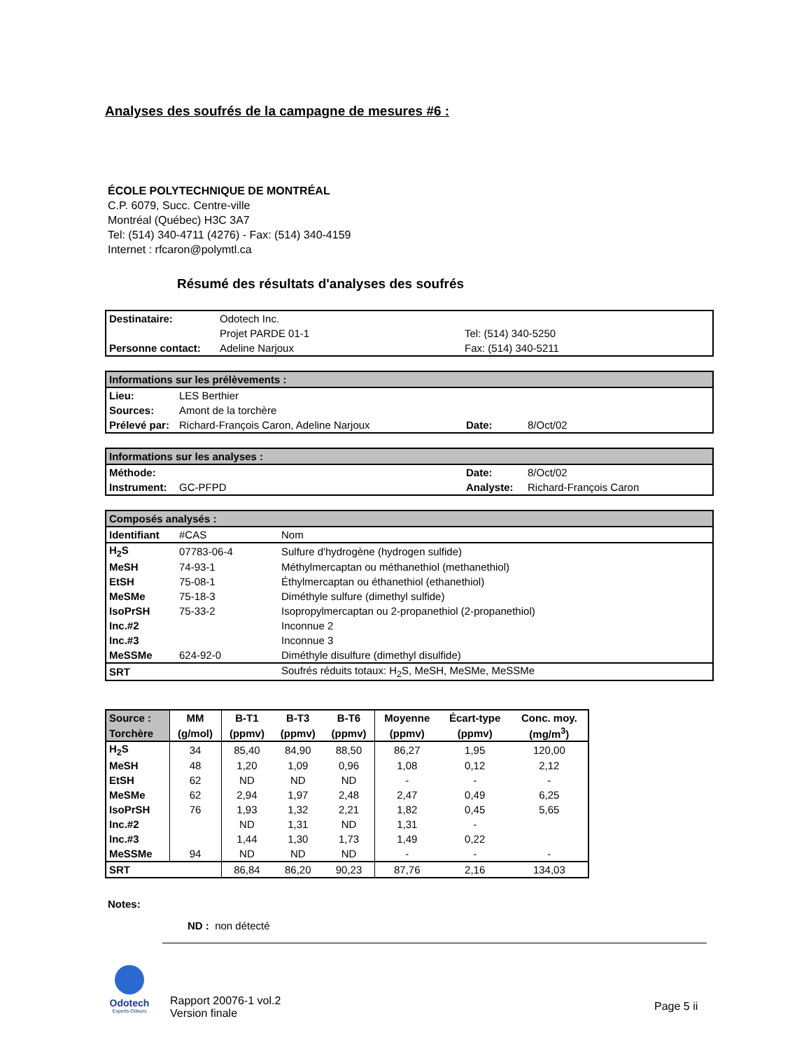Analyses des soufrés de la campagne de mesures #6 :
ÉCOLE POLYTECHNIQUE DE MONTRÉAL
C.P. 6079, Succ. Centre-ville
Montréal (Québec) H3C 3A7
Tel: (514) 340-4711 (4276) - Fax: (514) 340-4159
Internet : rfcaron@polymtl.ca
Résumé des résultats d'analyses des soufrés
| Destinataire: | Odotech Inc. | |
| | Projet PARDE 01-1 | Tel: (514) 340-5250 |
| Personne contact: | Adeline Narjoux | Fax: (514) 340-5211 |
| Informations sur les prélèvements : | | | |
| Lieu: | LES Berthier | | |
| Sources: | Amont de la torchère | | |
| Prélevé par: | Richard-François Caron, Adeline Narjoux | Date: | 8/Oct/02 |
| Informations sur les analyses : | | | |
| Méthode: | | Date: | 8/Oct/02 |
| Instrument: | GC-PFPD | Analyste: | Richard-François Caron |
| Composés analysés : | | |
| Identifiant | #CAS | Nom |
| H<sub>2</sub>S | 07783-06-4 | Sulfure d'hydrogène (hydrogen sulfide) |
| MeSH | 74-93-1 | Méthylmercaptan ou méthanethiol (methanethiol) |
| EtSH | 75-08-1 | Éthylmercaptan ou éthanethiol (ethanethiol) |
| MeSMe | 75-18-3 | Diméthyle sulfure (dimethyl sulfide) |
| IsoPrSH | 75-33-2 | Isopropylmercaptan ou 2-propanethiol (2-propanethiol) |
| Inc.#2 | | Inconnue 2 |
| Inc.#3 | | Inconnue 3 |
| MeSSMe | 624-92-0 | Diméthyle disulfure (dimethyl disulfide) |
| SRT | | Soufrés réduits totaux: H<sub>2</sub>S, MeSH, MeSMe, MeSSMe |
| Source : | MM | B-T1 | B-T3 | B-T6 | Moyenne | Écart-type | Conc. moy. |
| --- | --- | --- | --- | --- | --- | --- | --- |
| Torchère | (g/mol) | (ppmv) | (ppmv) | (ppmv) | (ppmv) | (ppmv) | (mg/m<sup>3</sup>) |
| H<sub>2</sub>S | 34 | 85,40 | 84,90 | 88,50 | 86,27 | 1,95 | 120,00 |
| MeSH | 48 | 1,20 | 1,09 | 0,96 | 1,08 | 0,12 | 2,12 |
| EtSH | 62 | ND | ND | ND | - | - | - |
| MeSMe | 62 | 2,94 | 1,97 | 2,48 | 2,47 | 0,49 | 6,25 |
| IsoPrSH | 76 | 1,93 | 1,32 | 2,21 | 1,82 | 0,45 | 5,65 |
| Inc.#2 | | ND | 1,31 | ND | 1,31 | - | |
| Inc.#3 | | 1,44 | 1,30 | 1,73 | 1,49 | 0,22 | |
| MeSSMe | 94 | ND | ND | ND | - | - | - |
| SRT | | 86,84 | 86,20 | 90,23 | 87,76 | 2,16 | 134,03 |
Notes:
ND : non détecté
Odotech
Experts-Odeurs
Rapport 20076-1 vol.2
Version finale
Page 5 ii